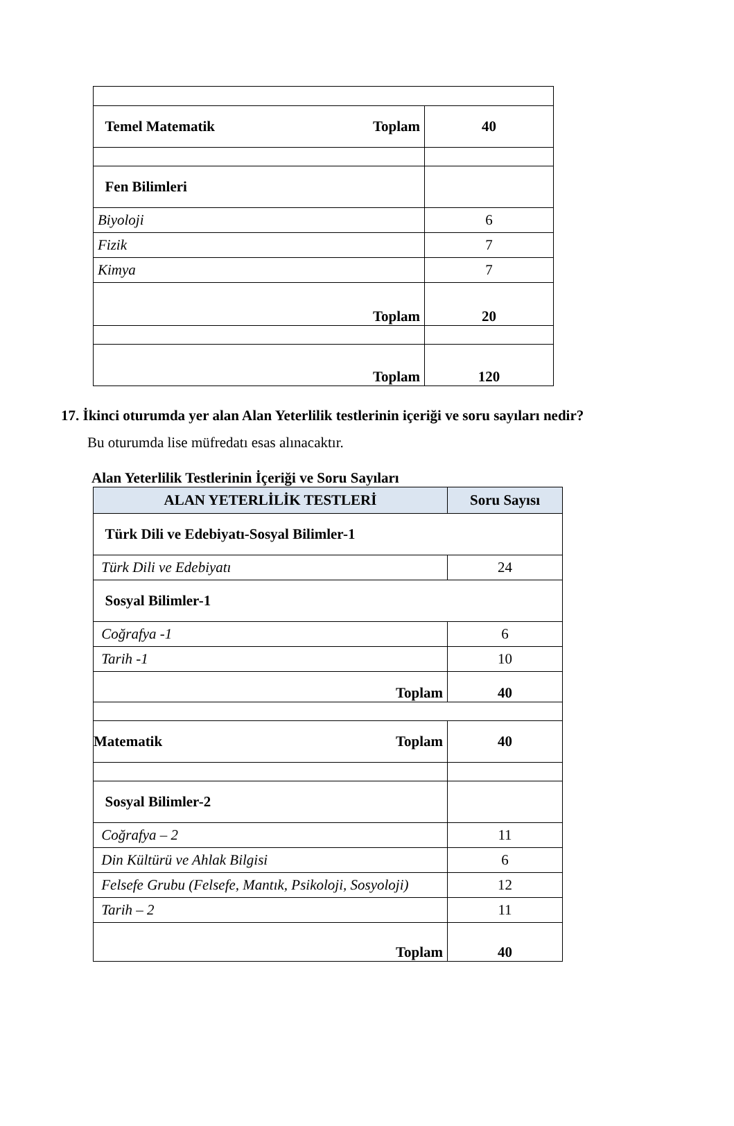| Toplam Temel Matematik | 40 |
| Fen Bilimleri | |
| Biyoloji | 6 |
| Fizik | 7 |
| Kimya | 7 |
| Toplam | 20 |
| Toplam | 120 |
17. İkinci oturumda yer alan Alan Yeterlilik testlerinin içeriği ve soru sayıları nedir?
Bu oturumda lise müfredatı esas alınacaktır.
Alan Yeterlilik Testlerinin İçeriği ve Soru Sayıları
| ALAN YETERLİLİK TESTLERİ | Soru Sayısı |
| --- | --- |
| Türk Dili ve Edebiyatı-Sosyal Bilimler-1 | |
| Türk Dili ve Edebiyatı | 24 |
| Sosyal Bilimler-1 | |
| Coğrafya -1 | 6 |
| Tarih -1 | 10 |
| Toplam | 40 |
| Toplam Matematik | 40 |
| Sosyal Bilimler-2 | |
| Coğrafya – 2 | 11 |
| Din Kültürü ve Ahlak Bilgisi | 6 |
| Felsefe Grubu (Felsefe, Mantık, Psikoloji, Sosyoloji) | 12 |
| Tarih – 2 | 11 |
| Toplam | 40 |